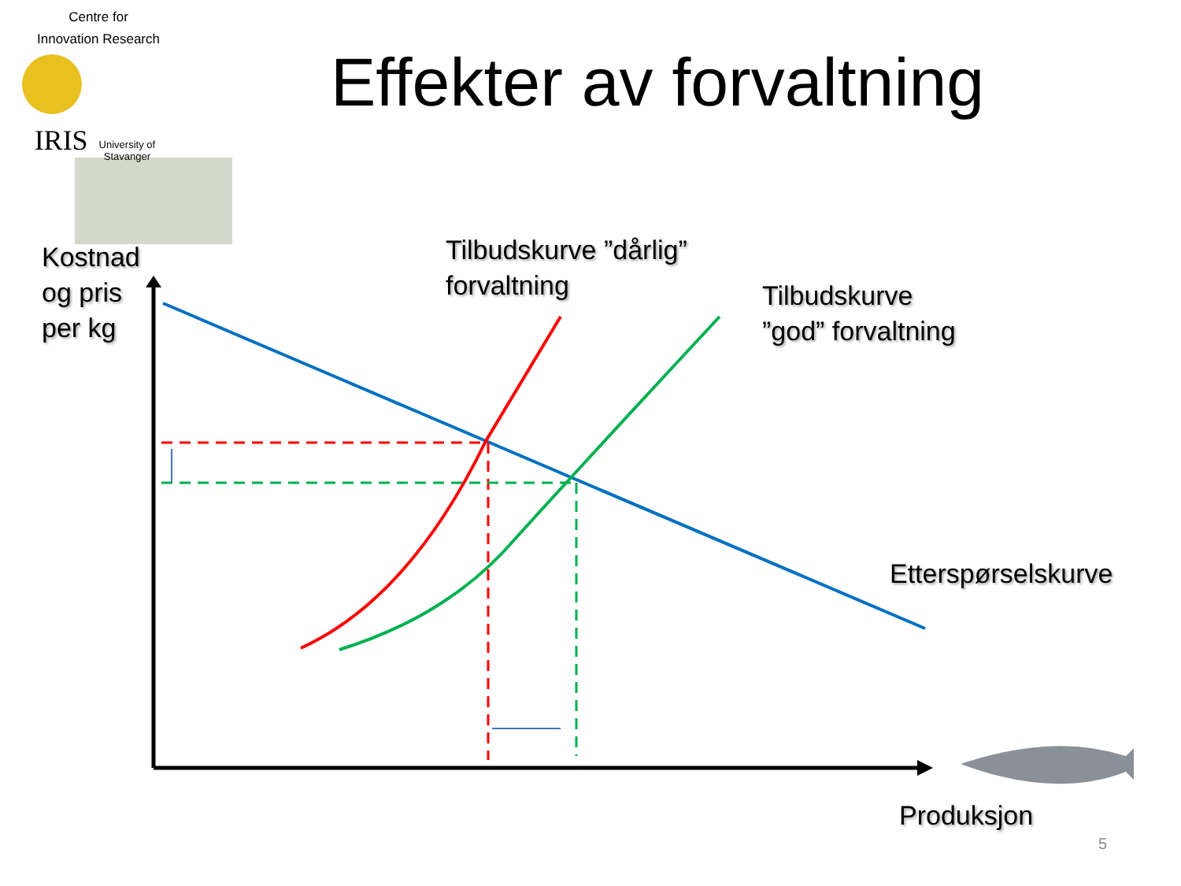Centre for
Innovation Research
IRIS University of Stavanger
Effekter av forvaltning
Kostnad
og pris
per kg
Tilbudskurve ”dårlig”
forvaltning
Tilbudskurve
”god” forvaltning
Etterspørselskurve
Produksjon
5